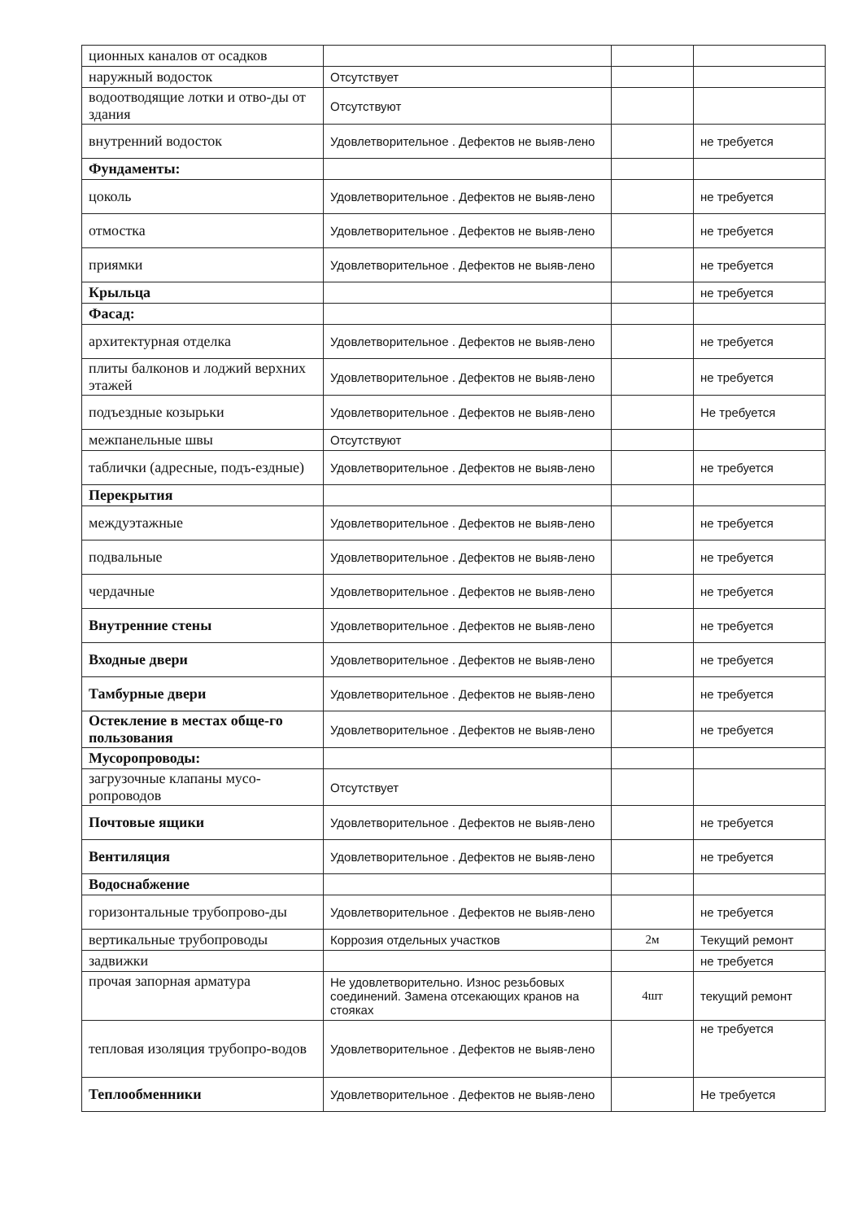| ционных каналов от осадков | | | |
| наружный водосток | Отсутствует | | |
| водоотводящие лотки и отво-ды от здания | Отсутствуют | | |
| внутренний водосток | Удовлетворительное . Дефектов не выяв-лено | | не требуется |
| Фундаменты: | | | |
| цоколь | Удовлетворительное . Дефектов не выяв-лено | | не требуется |
| отмостка | Удовлетворительное . Дефектов не выяв-лено | | не требуется |
| приямки | Удовлетворительное . Дефектов не выяв-лено | | не требуется |
| Крыльца | | | не требуется |
| Фасад: | | | |
| архитектурная отделка | Удовлетворительное . Дефектов не выяв-лено | | не требуется |
| плиты балконов и лоджий верхних этажей | Удовлетворительное . Дефектов не выяв-лено | | не требуется |
| подъездные козырьки | Удовлетворительное . Дефектов не выяв-лено | | Не требуется |
| межпанельные швы | Отсутствуют | | |
| таблички (адресные, подъ-ездные) | Удовлетворительное . Дефектов не выяв-лено | | не требуется |
| Перекрытия | | | |
| междуэтажные | Удовлетворительное . Дефектов не выяв-лено | | не требуется |
| подвальные | Удовлетворительное . Дефектов не выяв-лено | | не требуется |
| чердачные | Удовлетворительное . Дефектов не выяв-лено | | не требуется |
| Внутренние стены | Удовлетворительное . Дефектов не выяв-лено | | не требуется |
| Входные двери | Удовлетворительное . Дефектов не выяв-лено | | не требуется |
| Тамбурные двери | Удовлетворительное . Дефектов не выяв-лено | | не требуется |
| Остекление в местах обще-го пользования | Удовлетворительное . Дефектов не выяв-лено | | не требуется |
| Мусоропроводы: | | | |
| загрузочные клапаны мусо-ропроводов | Отсутствует | | |
| Почтовые ящики | Удовлетворительное . Дефектов не выяв-лено | | не требуется |
| Вентиляция | Удовлетворительное . Дефектов не выяв-лено | | не требуется |
| Водоснабжение | | | |
| горизонтальные трубопрово-ды | Удовлетворительное . Дефектов не выяв-лено | | не требуется |
| вертикальные трубопроводы | Коррозия отдельных участков | 2м | Текущий ремонт |
| задвижки | | | не требуется |
| прочая запорная арматура | Не удовлетворительно. Износ резьбовых соединений. Замена отсекающих кранов на стояках | 4шт | текущий ремонт |
| тепловая изоляция трубопро-водов | Удовлетворительное . Дефектов не выяв-лено | | не требуется |
| Теплообменники | Удовлетворительное . Дефектов не выяв-лено | | Не требуется |